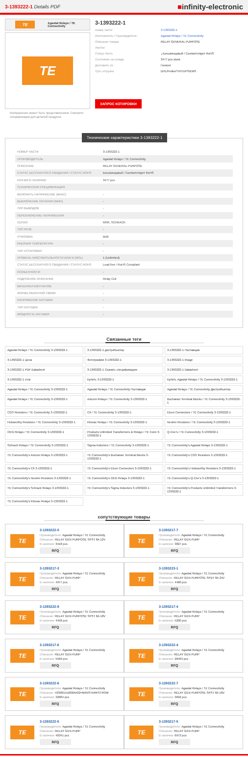3-1393222-1 Details PDF
■infinity-electronic
TE
Agastat Relays / TE Connectivity
TE
Изображение может быть представлением. Смотрите спецификации для деталей продукта.
3-1393222-1
номер части: 3-1393222-1
Изготовитель / Производитель: Agastat Relays / TE Connectivity
Описание товара RELAY GENERAL PURPOSE
Листки:
Статус RoHs ✔ Бессвинцовый / Соответствует RoHS
Состояние на складе 3477 pcs stock
Доставить из Гонконг
Путь отгрузки DHL/Fedex/TNT/UPS/EMS
ЗАПРОС КОТИРОВКИ
Технические характеристики 3-1393222-1
| НОМЕР ЧАСТИ | 3-1393222-1 |
| ПРОИЗВОДИТЕЛЬ | Agastat Relays / TE Connectivity |
| ОПИСАНИЕ | RELAY GENERAL PURPOSE |
| СТАТУС БЕСПЛАТНОГО СВИДАНИЯ / СТАТУС ROHS | Бессвинцовый / Соответствует RoHS |
| КОЛ-ВО В НАЛИЧИИ | 3477 pcs |
| ТЕХНИЧЕСКАЯ СПЕЦИФИКАЦИЯ | |
| ВКЛЮЧИТЬ НАПРЯЖЕНИЕ (МАКС) | - |
| ВЫКЛЮЧЕНИЕ ПИТАНИЯ (МИН) | - |
| ТИП ВЫВОДОВ | - |
| ПЕРЕКЛЮЧЕНИЕ НАПРЯЖЕНИЯ | - |
| СЕРИИ | MSR, SCHRACK |
| ТИП РЕЛЕ | - |
| УПАКОВКА | Bulk |
| РАБОЧАЯ ТЕМПЕРАТУРА | - |
| ТИП УСТАНОВКИ | - |
| УРОВЕНЬ ЧУВСТВИТЕЛЬНОСТИ ВЛАГИ (MSL) | 1 (Unlimited) |
| СТАТУС БЕСПЛАТНОГО СВИДАНИЯ / СТАТУС ROHS | Lead free / RoHS Compliant |
| ОСОБЕННОСТИ | - |
| ПОДРОБНОЕ ОПИСАНИЕ | Relay Coil |
| МАТЕРИАЛ КОНТАКТОВ | - |
| ФОРМА ОБРАТНОЙ СВЯЗИ | - |
| НАПРЯЖЕНИЕ КАТУШКИ | - |
| ТИП КАТУШКИ | - |
| МОЩНОСТЬ КАТУШКИ | - |
Связанные теги
Agastat Relays / TE Connectivity 3-1393222-1
3-1393222-1 дистрибьютор
3-1393222-1 Поставщик
3-1393222-1 Цена
Фотографии 3-1393222-1
3-1393222-1 Image
3-1393222-1 PDF Datasheet
3-1393222-1 Скачать спецификацию
3-1393222-1 Datasheet
3-1393222-1 сток
Купить 3-1393222-1
Купить Agastat Relays / TE Connectivity 3-1393222-1
Agastat Relays / TE Connectivity 3-1393222-1
Agastat Relays / TE Connectivity Поставщик
Agastat Relays / TE Connectivity Дистрибьютор
Agastat Relays / TE Connectivity 3-1393222-1
Axicom Relays / TE Connectivity 3-1393222-1
Buchanan Terminal Blocks / TE Connectivity 3-1393222-1
CGS Resistors / TE Connectivity 3-1393222-1
CII / TE Connectivity 3-1393222-1
Elcon Connectors / TE Connectivity 3-1393222-1
Holsworthy Resistors / TE Connectivity 3-1393222-1
Kilovac Relays / TE Connectivity 3-1393222-1
Neohm Resistors / TE Connectivity 3-1393222-1
OEG Relays / TE Connectivity 3-1393222-1
Products Unlimited Transformers & Relays / TE Conn 3-1393222-1
Q-Cee's / TE Connectivity 3-1393222-1
Schrack Relays / TE Connectivity 3-1393222-1
Sigma Inductors / TE Connectivity 3-1393222-1
TE Connectivity's Agastat Relays 3-1393222-1
TE Connectivity's Axicom Relays 3-1393222-1
TE Connectivity's Buchanan Terminal Blocks 3-1393222-1
TE Connectivity's CGS Resistors 3-1393222-1
TE Connectivity's CII 3-1393222-1
TE Connectivity's Elcon Connectors 3-1393222-1
TE Connectivity's Holsworthy Resistors 3-1393222-1
TE Connectivity's Neohm Resistors 3-1393222-1
TE Connectivity's OEG Relays 3-1393222-1
TE Connectivity's Q-Cee's 3-1393222-1
TE Connectivity's Schrack Relays 3-1393222-1
TE Connectivity's Sigma Inductors 3-1393222-1
TE Connectivity's Products Unlimited Transformers 3-1393222-1
TE Connectivity's Kilovac Relays 3-1393222-1
сопутствующие товары
TE
3-1393222-0
Производители: Agastat Relays / TE Connectivity
Описание: RELAY GEN PURPOSE SPST 8A 12V
В наличии: 3418 pcs
RFQ
TE
3-1393217-7
Производители: Agastat Relays / TE Connectivity
Описание: RELAY GEN PURP
В наличии: 3827 pcs
RFQ
TE
3-1393217-3
Производители: Agastat Relays / TE Connectivity
Описание: RELAY GEN PURP
В наличии: 4977 pcs
RFQ
TE
3-1393223-1
Производители: Agastat Relays / TE Connectivity
Описание: RELAY GEN PURPOSE SPDT 8A 24V
В наличии: 4460 pcs
RFQ
TE
3-1393222-8
Производители: Agastat Relays / TE Connectivity
Описание: RELAY GEN PURPOSE SPST 8A 18V
В наличии: 4458 pcs
RFQ
TE
3-1393217-4
Производители: Agastat Relays / TE Connectivity
Описание: RELAY GEN PURP
В наличии: 5200 pcs
RFQ
TE
3-1393217-6
Производители: Agastat Relays / TE Connectivity
Описание: RELAY GEN PURP
В наличии: 5569 pcs
RFQ
TE
3-1393222-4
Производители: Agastat Relays / TE Connectivity
Описание: RELAY GEN PURP
В наличии: 28463 pcs
RFQ
TE
3-1393222-6
Производители: Agastat Relays / TE Connectivity
Описание: V23061A1006A502=MINISTARKSTROM
В наличии: 32084 pcs
RFQ
TE
3-1393222-7
Производители: Agastat Relays / TE Connectivity
Описание: RELAY GEN PURPOSE SPST 8A 18V
В наличии: 3692 pcs
RFQ
TE
3-1393222-5
Производители: Agastat Relays / TE Connectivity
Описание: RELAY GEN PURP
В наличии: 40341 pcs
RFQ
TE
3-1393217-5
Производители: Agastat Relays / TE Connectivity
Описание: RELAY GEN PURP
В наличии: 6973 pcs
RFQ